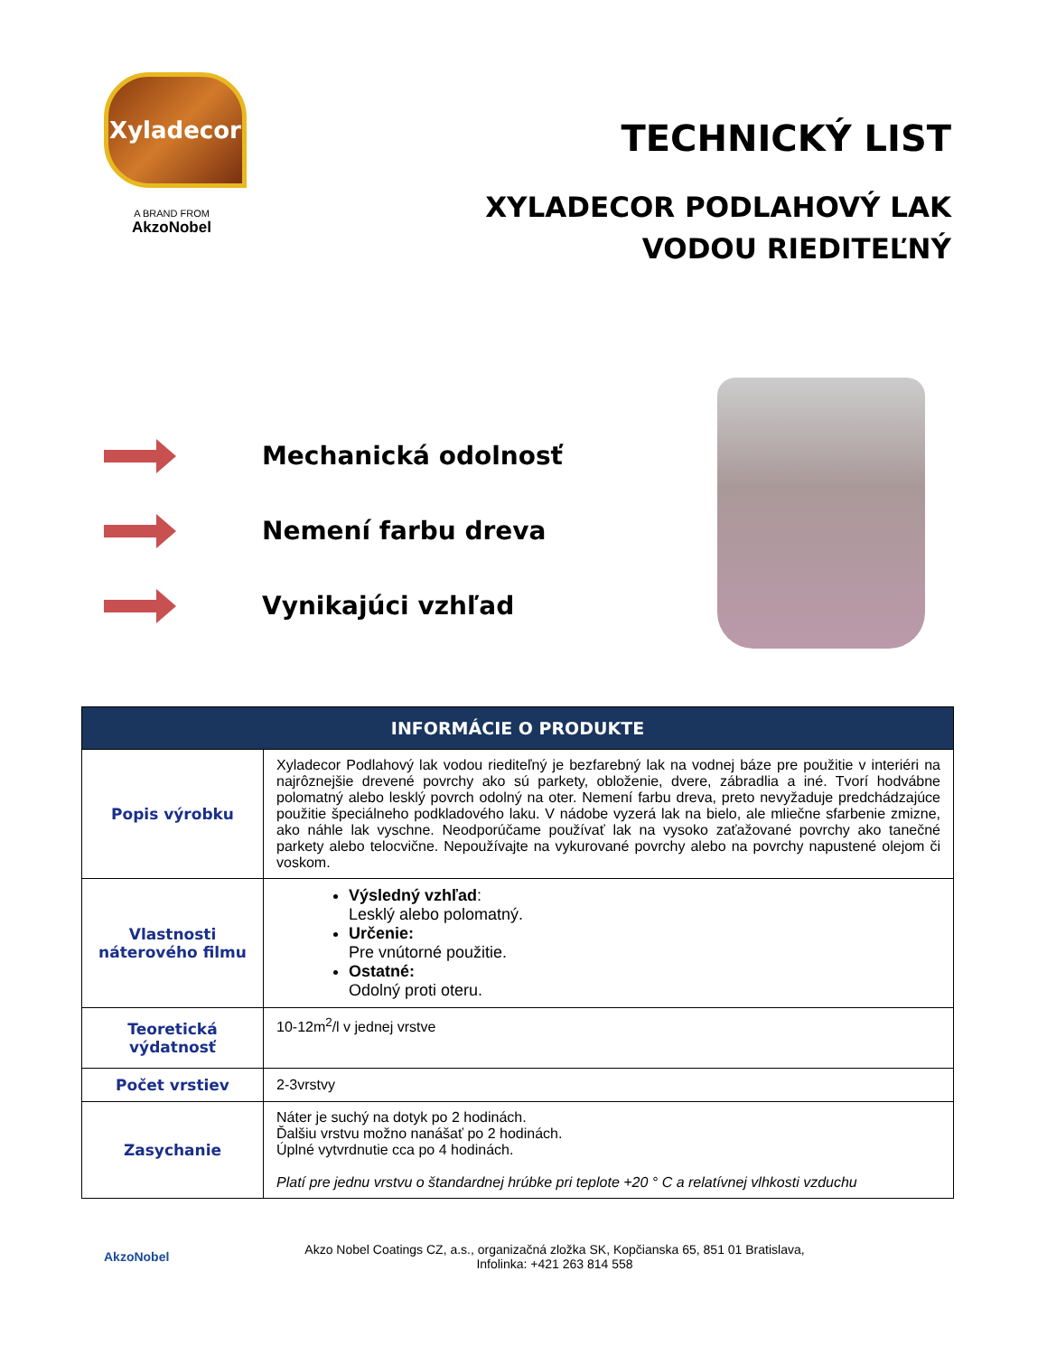Xyladecor
A BRAND FROM
AkzoNobel
TECHNICKÝ LIST
XYLADECOR PODLAHOVÝ LAK
VODOU RIEDITEĽNÝ
Mechanická odolnosť
Nemení farbu dreva
Vynikajúci vzhľad
| INFORMÁCIE O PRODUKTE | |
| --- | --- |
| Popis výrobku | Xyladecor Podlahový lak vodou riediteľný je bezfarebný lak na vodnej báze pre použitie v interiéri na najrôznejšie drevené povrchy ako sú parkety, obloženie, dvere, zábradlia a iné. Tvorí hodvábne polomatný alebo lesklý povrch odolný na oter. Nemení farbu dreva, preto nevyžaduje predchádzajúce použitie špeciálneho podkladového laku. V nádobe vyzerá lak na bielo, ale mliečne sfarbenie zmizne, ako náhle lak vyschne. Neodporúčame používať lak na vysoko zaťažované povrchy ako tanečné parkety alebo telocvične. Nepoužívajte na vykurované povrchy alebo na povrchy napustené olejom či voskom. |
| Vlastnosti náterového filmu | Výsledný vzhľad : Lesklý alebo polomatný. Určenie: Pre vnútorné použitie. Ostatné: Odolný proti oteru. |
| Teoretická výdatnosť | 10-12m<sup>2</sup>/l v jednej vrstve |
| Počet vrstiev | 2-3vrstvy |
| Zasychanie | Náter je suchý na dotyk po 2 hodinách. Ďalšiu vrstvu možno nanášať po 2 hodinách. Úplné vytvrdnutie cca po 4 hodinách. Platí pre jednu vrstvu o štandardnej hrúbke pri teplote +20 ° C a relatívnej vlhkosti vzduchu |
AkzoNobel
Akzo Nobel Coatings CZ, a.s., organizačná zložka SK, Kopčianska 65, 851 01 Bratislava,
Infolinka: +421 263 814 558